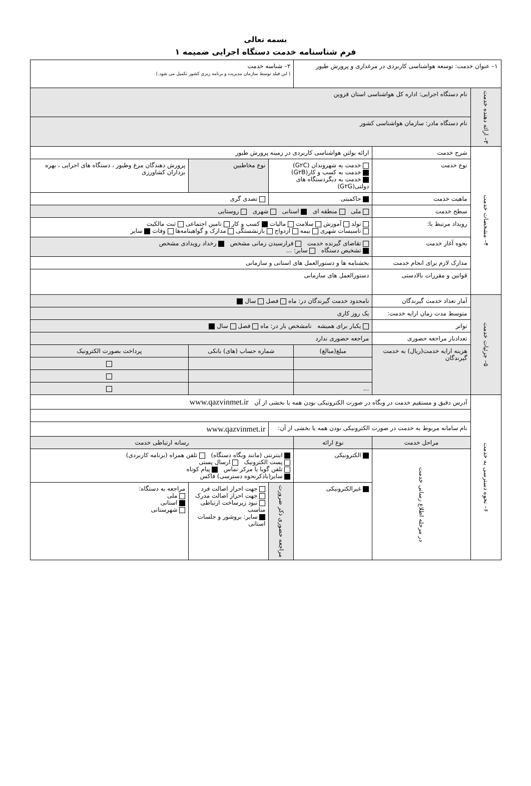بسمه تعالی
فرم شناسنامه خدمت دستگاه اجرایی ضمیمه ۱
| ۱– عنوان خدمت: توسعه هواشناسی کاربردی در مرغداری و پرورش طیور | | | ۲– شناسه خدمت ( این فیلد توسط سازمان مدیریت و برنامه ریزی کشور تکمیل می شود.) | | | |
| ۳– ارائه دهنده خدمت | نام دستگاه اجرایی: اداره کل هواشناسی استان قزوین | | | | | |
| | نام دستگاه مادر: سازمان هواشناسی کشور | | | | | |
| ۴– مشخصات خدمت | شرح خدمت | ارائه بولتن هواشناسی کاربردی در زمینه پرورش طیور | | | | |
| | نوع خدمت | خدمت به شهروندان (G۲C) خدمت به کسب و کار(G۲B) خدمت به دیگردستگاه های دولتی(G۲G) | | نوع مخاطبین | پرورش دهندگان مرغ وطیور ، دستگاه های اجرایی ، بهره برداران کشاورزی | |
| | ماهیت خدمت | حاکمیتی | | تصدی گری | | |
| | سطح خدمت | ملی منطقه ای استانی شهری روستایی | | | | |
| | رویداد مرتبط با: | تولد آموزش سلامت مالیات کسب و کار تامین اجتماعی ثبت مالکیت تاسیسات شهری بیمه ازدواج بازنشستگی مدارک و گواهینامه‌ها وفات سایر | | | | |
| | نحوه آغاز خدمت | تقاضای گیرنده خدمت فرارسیدن زمانی مشخص رخداد رویدادی مشخص تشخیص دستگاه سایر: ... | | | | |
| | مدارک لازم برای انجام خدمت | بخشنامه ها و دستورالعمل های استانی و سازمانی | | | | |
| | قوانین و مقررات بالادستی | دستورالعمل های سازمانی | | | | |
| ۵– جزئیات خدمت | آمار تعداد خدمت گیرندگان | نامحدود خدمت گیرندگان در: ماه فصل سال | | | | |
| | متوسط مدت زمان ارایه خدمت: | یک روز کاری | | | | |
| | تواتر | یکبار برای همیشه نامشخص بار در: ماه فصل سال | | | | |
| | تعدادبار مراجعه حضوری | مراجعه حضوری ندارد | | | | |
| | هزینه ارایه خدمت(ریال) به خدمت گیرندگان | مبلغ(مبالغ) | شماره حساب (های) بانکی | | پرداخت بصورت الکترونیک | |
| | | ... | | | | |
| ۶– نحوه دسترسی به خدمت | آدرس دقیق و مستقیم خدمت در وبگاه در صورت الکترونیکی بودن همه یا بخشی از آن www.qazvinmet.ir | | | | | |
| | نام سامانه مربوط به خدمت در صورت الکترونیکی بودن همه یا بخشی از آن: | | | www.qazvinmet.ir | | |
| | مراحل خدمت | نوع ارائه | رسانه ارتباطی خدمت | | | |
| | در مرحله اطلاع رسانی خدمت | الکترونیکی | اینترنتی (مانند وبگاه دستگاه) تلفن همراه (برنامه کاربردی) پست الکترونیک ارسال پستی تلفن گویا یا مرکز تماس پیام کوتاه سایر(باذکرنحوه دسترسی) فاکس | | | |
| | | غیرالکترونیکی | مراجعه حضوری ذکر ضرورت | جهت احراز اصالت فرد جهت احراز اصالت مدرک نبود زیرساخت ارتباطی مناسب سایر: بروشور و جلسات استانی | | مراجعه به دستگاه: ملی استانی شهرستانی |